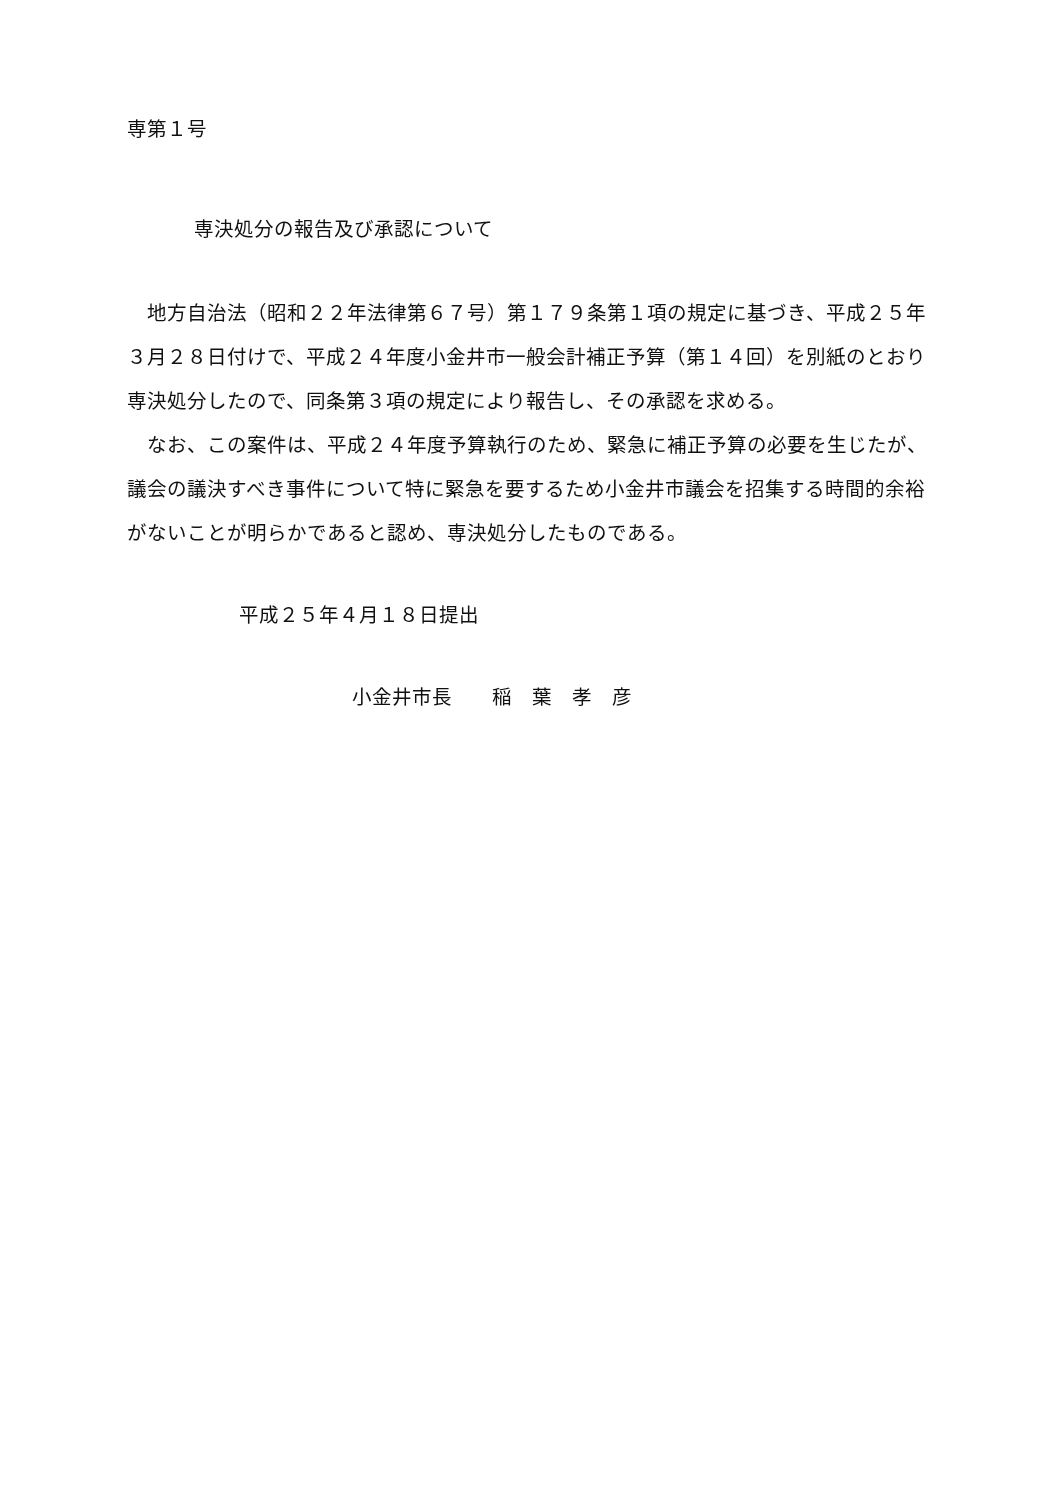専第１号
専決処分の報告及び承認について
地方自治法（昭和２２年法律第６７号）第１７９条第１項の規定に基づき、平成２５年３月２８日付けで、平成２４年度小金井市一般会計補正予算（第１４回）を別紙のとおり専決処分したので、同条第３項の規定により報告し、その承認を求める。
なお、この案件は、平成２４年度予算執行のため、緊急に補正予算の必要を生じたが、議会の議決すべき事件について特に緊急を要するため小金井市議会を招集する時間的余裕がないことが明らかであると認め、専決処分したものである。
平成２５年４月１８日提出
小金井市長　　稲　葉　孝　彦